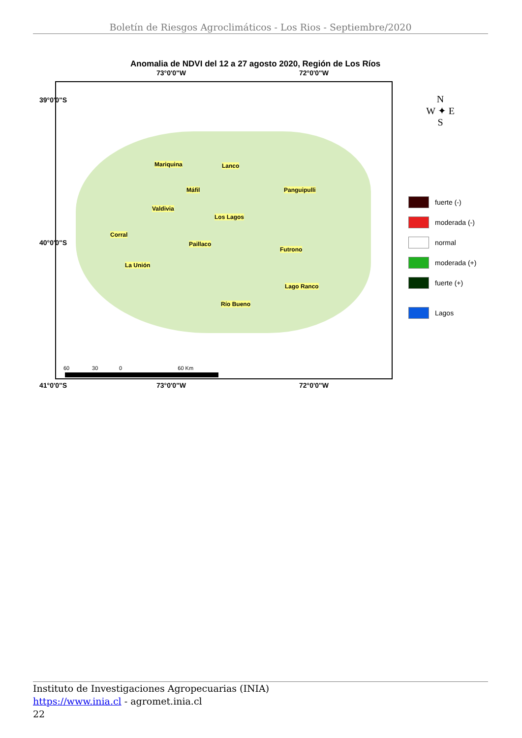Boletín de Riesgos Agroclimáticos - Los Rios - Septiembre/2020
Anomalia de NDVI del 12 a 27 agosto 2020, Región de Los Ríos
73°0'0"W 72°0'0"W
Mariquina Lanco
Máfil Panguipulli
Valdivia
Los Lagos
Corral
Paillaco
Futrono
La Unión
Lago Ranco
Río Bueno
60 30 0 60 Km
73°0'0"W 72°0'0"W
39°0'0"S
40°0'0"S
41°0'0"S
N
W ✦ E
S
fuerte (-)
moderada (-)
normal
moderada (+)
fuerte (+)
Lagos
Instituto de Investigaciones Agropecuarias (INIA)
https://www.inia.cl - agromet.inia.cl
22